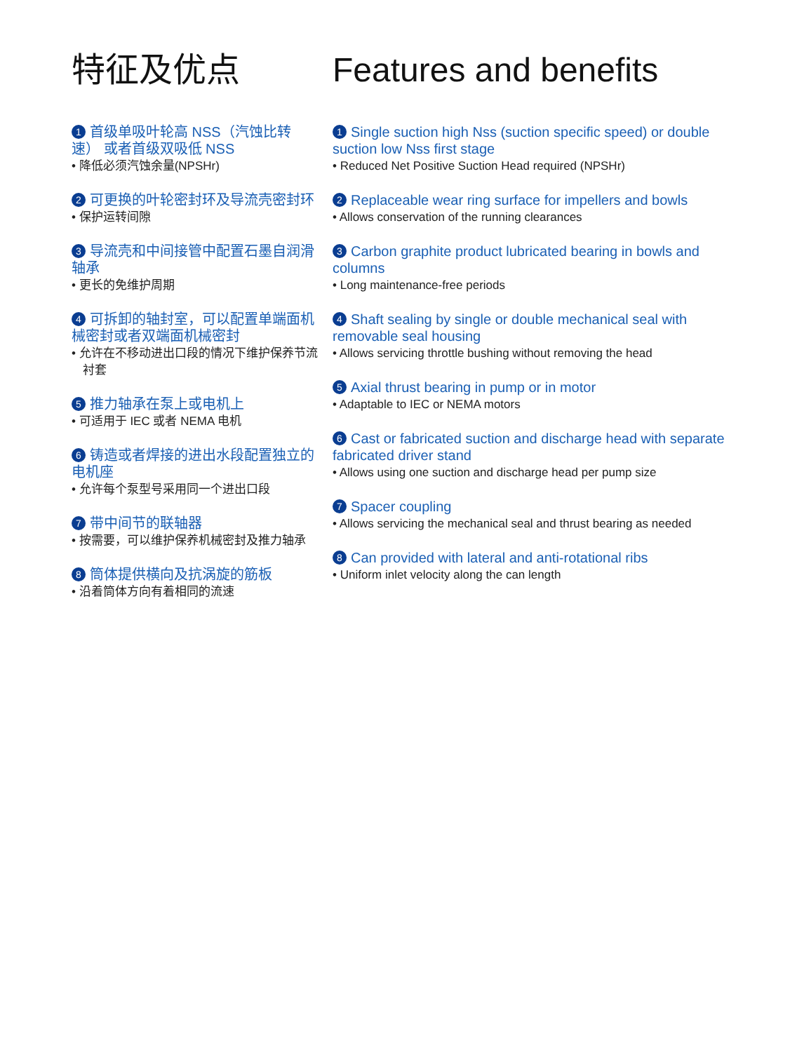特征及优点
1 首级单吸叶轮高 NSS（汽蚀比转速） 或者首级双吸低 NSS
• 降低必须汽蚀余量(NPSHr)
2 可更换的叶轮密封环及导流壳密封环
• 保护运转间隙
3 导流壳和中间接管中配置石墨自润滑轴承
• 更长的免维护周期
4 可拆卸的轴封室，可以配置单端面机械密封或者双端面机械密封
• 允许在不移动进出口段的情况下维护保养节流衬套
5 推力轴承在泵上或电机上
• 可适用于 IEC 或者 NEMA 电机
6 铸造或者焊接的进出水段配置独立的电机座
• 允许每个泵型号采用同一个进出口段
7 带中间节的联轴器
• 按需要，可以维护保养机械密封及推力轴承
8 筒体提供横向及抗涡旋的筋板
• 沿着筒体方向有着相同的流速
Features and benefits
1 Single suction high Nss (suction specific speed) or double suction low Nss first stage
• Reduced Net Positive Suction Head required (NPSHr)
2 Replaceable wear ring surface for impellers and bowls
• Allows conservation of the running clearances
3 Carbon graphite product lubricated bearing in bowls and columns
• Long maintenance-free periods
4 Shaft sealing by single or double mechanical seal with removable seal housing
• Allows servicing throttle bushing without removing the head
5 Axial thrust bearing in pump or in motor
• Adaptable to IEC or NEMA motors
6 Cast or fabricated suction and discharge head with separate fabricated driver stand
• Allows using one suction and discharge head per pump size
7 Spacer coupling
• Allows servicing the mechanical seal and thrust bearing as needed
8 Can provided with lateral and anti-rotational ribs
• Uniform inlet velocity along the can length